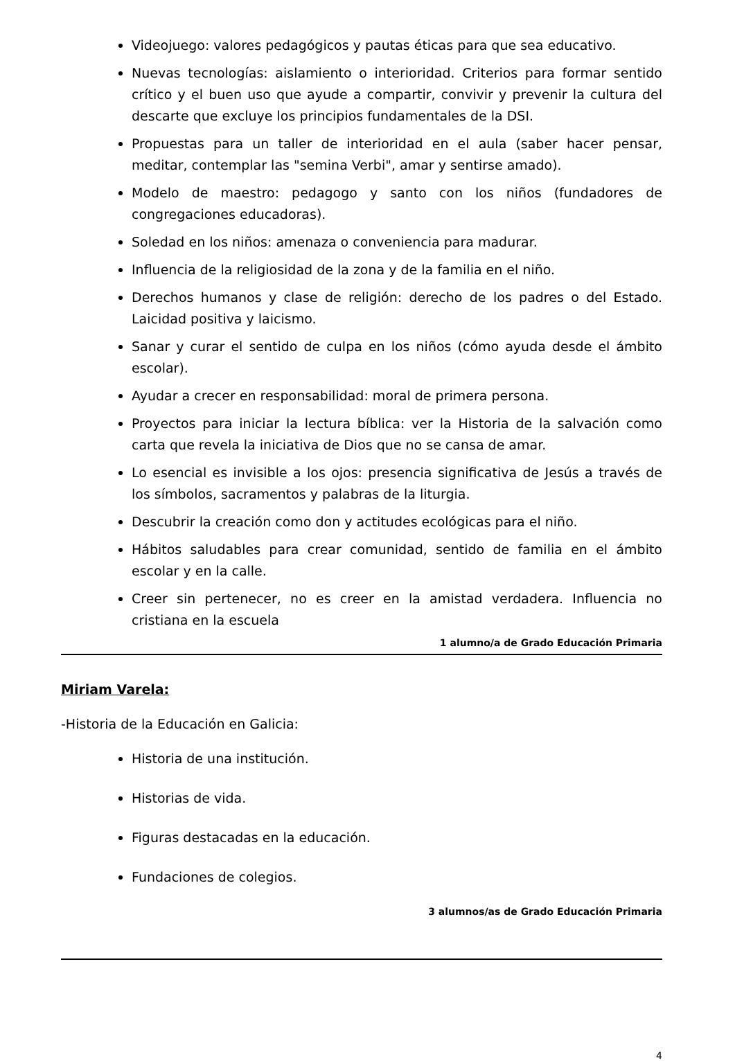Videojuego: valores pedagógicos y pautas éticas para que sea educativo.
Nuevas tecnologías: aislamiento o interioridad. Criterios para formar sentido crítico y el buen uso que ayude a compartir, convivir y prevenir la cultura del descarte que excluye los principios fundamentales de la DSI.
Propuestas para un taller de interioridad en el aula (saber hacer pensar, meditar, contemplar las "semina Verbi", amar y sentirse amado).
Modelo de maestro: pedagogo y santo con los niños (fundadores de congregaciones educadoras).
Soledad en los niños: amenaza o conveniencia para madurar.
Influencia de la religiosidad de la zona y de la familia en el niño.
Derechos humanos y clase de religión: derecho de los padres o del Estado. Laicidad positiva y laicismo.
Sanar y curar el sentido de culpa en los niños (cómo ayuda desde el ámbito escolar).
Ayudar a crecer en responsabilidad: moral de primera persona.
Proyectos para iniciar la lectura bíblica: ver la Historia de la salvación como carta que revela la iniciativa de Dios que no se cansa de amar.
Lo esencial es invisible a los ojos: presencia significativa de Jesús a través de los símbolos, sacramentos y palabras de la liturgia.
Descubrir la creación como don y actitudes ecológicas para el niño.
Hábitos saludables para crear comunidad, sentido de familia en el ámbito escolar y en la calle.
Creer sin pertenecer, no es creer en la amistad verdadera. Influencia no cristiana en la escuela
1 alumno/a de Grado Educación Primaria
Miriam Varela:
-Historia de la Educación en Galicia:
Historia de una institución.
Historias de vida.
Figuras destacadas en la educación.
Fundaciones de colegios.
3 alumnos/as de Grado Educación Primaria
4